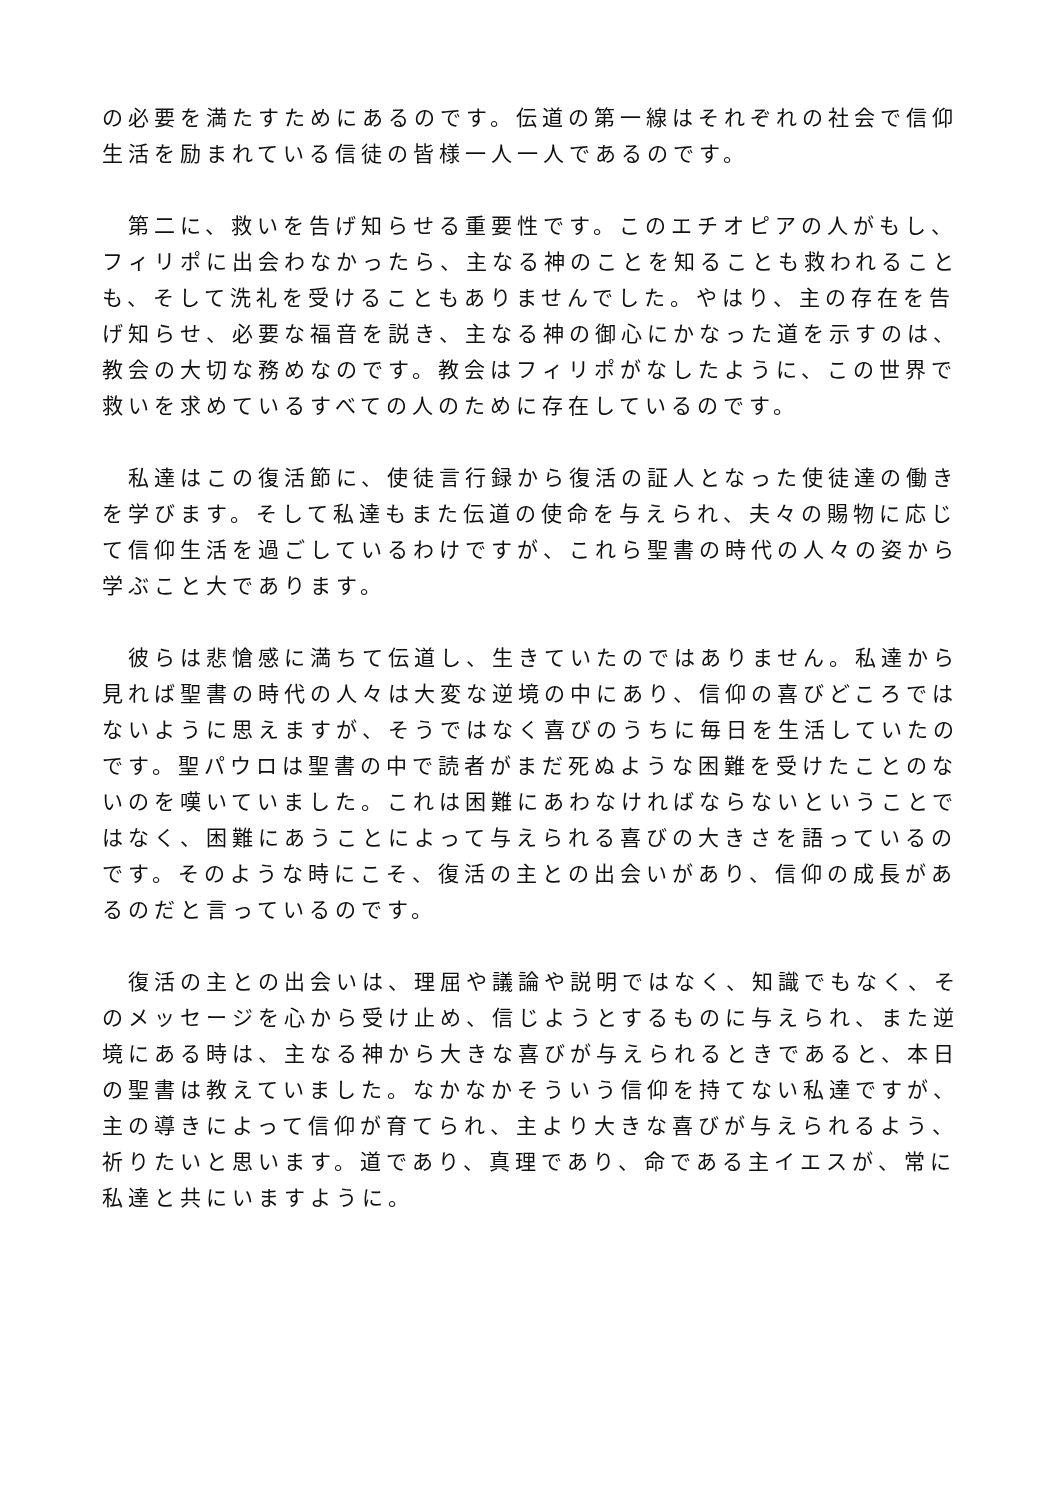の必要を満たすためにあるのです。伝道の第一線はそれぞれの社会で信仰生活を励まれている信徒の皆様一人一人であるのです。
　第二に、救いを告げ知らせる重要性です。このエチオピアの人がもし、フィリポに出会わなかったら、主なる神のことを知ることも救われることも、そして洗礼を受けることもありませんでした。やはり、主の存在を告げ知らせ、必要な福音を説き、主なる神の御心にかなった道を示すのは、教会の大切な務めなのです。教会はフィリポがなしたように、この世界で救いを求めているすべての人のために存在しているのです。
　私達はこの復活節に、使徒言行録から復活の証人となった使徒達の働きを学びます。そして私達もまた伝道の使命を与えられ、夫々の賜物に応じて信仰生活を過ごしているわけですが、これら聖書の時代の人々の姿から学ぶこと大であります。
　彼らは悲愴感に満ちて伝道し、生きていたのではありません。私達から見れば聖書の時代の人々は大変な逆境の中にあり、信仰の喜びどころではないように思えますが、そうではなく喜びのうちに毎日を生活していたのです。聖パウロは聖書の中で読者がまだ死ぬような困難を受けたことのないのを嘆いていました。これは困難にあわなければならないということではなく、困難にあうことによって与えられる喜びの大きさを語っているのです。そのような時にこそ、復活の主との出会いがあり、信仰の成長があるのだと言っているのです。
　復活の主との出会いは、理屈や議論や説明ではなく、知識でもなく、そのメッセージを心から受け止め、信じようとするものに与えられ、また逆境にある時は、主なる神から大きな喜びが与えられるときであると、本日の聖書は教えていました。なかなかそういう信仰を持てない私達ですが、主の導きによって信仰が育てられ、主より大きな喜びが与えられるよう、祈りたいと思います。道であり、真理であり、命である主イエスが、常に私達と共にいますように。